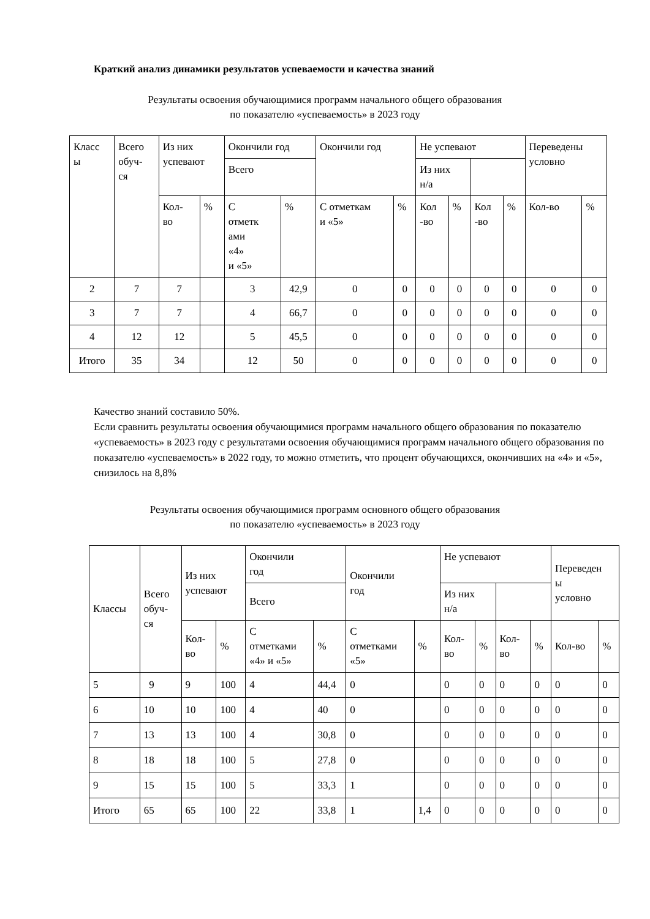Краткий анализ динамики результатов успеваемости и качества знаний
Результаты освоения обучающимися программ начального общего образования
по показателю «успеваемость» в 2023 году
| Класс ы | Всего обуч- ся | Из них успевают | | Окончили год | | Окончили год | | Не успевают | | | | Переведены условно | |
| --- | --- | --- | --- | --- | --- | --- | --- | --- | --- | --- | --- | --- | --- |
| | | | | Всего | | | | Из них н/а | | | | | |
| | | Кол- во | % | С отметк ами «4» и «5» | % | С отметкам и «5» | % | Кол -во | % | Кол -во | % | Кол-во | % |
| 2 | 7 | 7 | | 3 | 42,9 | 0 | 0 | 0 | 0 | 0 | 0 | 0 | 0 |
| 3 | 7 | 7 | | 4 | 66,7 | 0 | 0 | 0 | 0 | 0 | 0 | 0 | 0 |
| 4 | 12 | 12 | | 5 | 45,5 | 0 | 0 | 0 | 0 | 0 | 0 | 0 | 0 |
| Итого | 35 | 34 | | 12 | 50 | 0 | 0 | 0 | 0 | 0 | 0 | 0 | 0 |
Качество знаний составило 50%.
Если сравнить результаты освоения обучающимися программ начального общего образования по показателю «успеваемость» в 2023 году с результатами освоения обучающимися программ начального общего образования по показателю «успеваемость» в 2022 году, то можно отметить, что процент обучающихся, окончивших на «4» и «5», снизилось на 8,8%
Результаты освоения обучающимися программ основного общего образования
по показателю «успеваемость» в 2023 году
| Классы | Всего обуч- ся | Из них успевают | | Окончили год | | Окончили год | | Не успевают | | | | Переведен ы условно | |
| --- | --- | --- | --- | --- | --- | --- | --- | --- | --- | --- | --- | --- | --- |
| | | | | Всего | | | | Из них н/а | | | | | |
| | | Кол- во | % | С отметками «4» и «5» | % | С отметками «5» | % | Кол- во | % | Кол- во | % | Кол-во | % |
| 5 | 9 | 9 | 100 | 4 | 44,4 | 0 | | 0 | 0 | 0 | 0 | 0 | 0 |
| 6 | 10 | 10 | 100 | 4 | 40 | 0 | | 0 | 0 | 0 | 0 | 0 | 0 |
| 7 | 13 | 13 | 100 | 4 | 30,8 | 0 | | 0 | 0 | 0 | 0 | 0 | 0 |
| 8 | 18 | 18 | 100 | 5 | 27,8 | 0 | | 0 | 0 | 0 | 0 | 0 | 0 |
| 9 | 15 | 15 | 100 | 5 | 33,3 | 1 | | 0 | 0 | 0 | 0 | 0 | 0 |
| Итого | 65 | 65 | 100 | 22 | 33,8 | 1 | 1,4 | 0 | 0 | 0 | 0 | 0 | 0 |